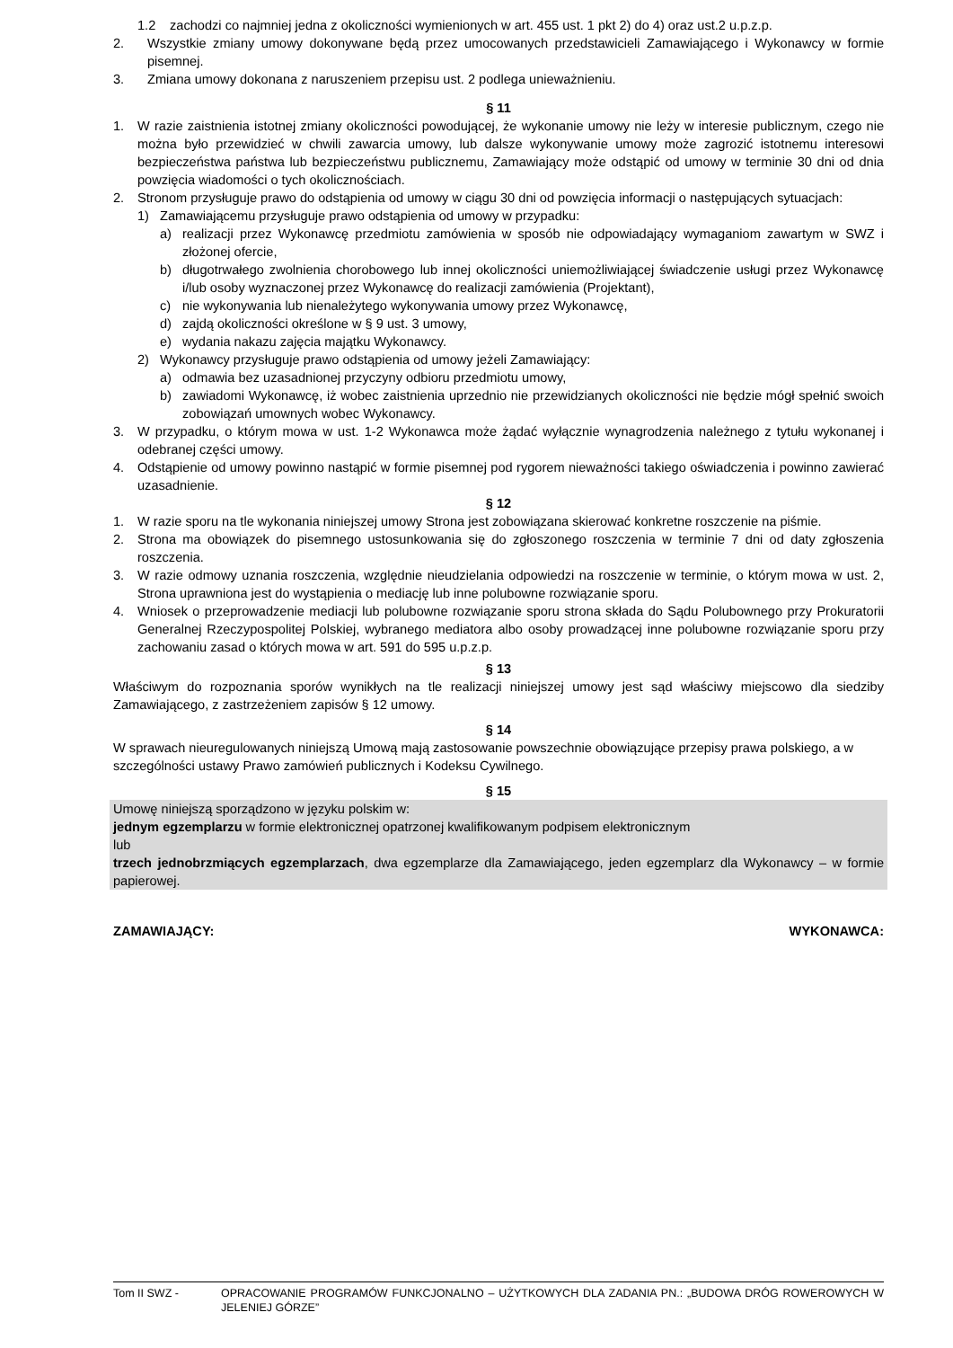1.2 zachodzi co najmniej jedna z okoliczności wymienionych w art. 455 ust. 1 pkt 2) do 4) oraz ust.2 u.p.z.p.
2. Wszystkie zmiany umowy dokonywane będą przez umocowanych przedstawicieli Zamawiającego i Wykonawcy w formie pisemnej.
3. Zmiana umowy dokonana z naruszeniem przepisu ust. 2 podlega unieważnieniu.
§ 11
1. W razie zaistnienia istotnej zmiany okoliczności powodującej, że wykonanie umowy nie leży w interesie publicznym, czego nie można było przewidzieć w chwili zawarcia umowy, lub dalsze wykonywanie umowy może zagrozić istotnemu interesowi bezpieczeństwa państwa lub bezpieczeństwu publicznemu, Zamawiający może odstąpić od umowy w terminie 30 dni od dnia powzięcia wiadomości o tych okolicznościach.
2. Stronom przysługuje prawo do odstąpienia od umowy w ciągu 30 dni od powzięcia informacji o następujących sytuacjach:
1) Zamawiającemu przysługuje prawo odstąpienia od umowy w przypadku:
a) realizacji przez Wykonawcę przedmiotu zamówienia w sposób nie odpowiadający wymaganiom zawartym w SWZ i złożonej ofercie,
b) długotrwałego zwolnienia chorobowego lub innej okoliczności uniemożliwiającej świadczenie usługi przez Wykonawcę i/lub osoby wyznaczonej przez Wykonawcę do realizacji zamówienia (Projektant),
c) nie wykonywania lub nienależytego wykonywania umowy przez Wykonawcę,
d) zajdą okoliczności określone w § 9 ust. 3 umowy,
e) wydania nakazu zajęcia majątku Wykonawcy.
2) Wykonawcy przysługuje prawo odstąpienia od umowy jeżeli Zamawiający:
a) odmawia bez uzasadnionej przyczyny odbioru przedmiotu umowy,
b) zawiadomi Wykonawcę, iż wobec zaistnienia uprzednio nie przewidzianych okoliczności nie będzie mógł spełnić swoich zobowiązań umownych wobec Wykonawcy.
3. W przypadku, o którym mowa w ust. 1-2 Wykonawca może żądać wyłącznie wynagrodzenia należnego z tytułu wykonanej i odebranej części umowy.
4. Odstąpienie od umowy powinno nastąpić w formie pisemnej pod rygorem nieważności takiego oświadczenia i powinno zawierać uzasadnienie.
§ 12
1. W razie sporu na tle wykonania niniejszej umowy Strona jest zobowiązana skierować konkretne roszczenie na piśmie.
2. Strona ma obowiązek do pisemnego ustosunkowania się do zgłoszonego roszczenia w terminie 7 dni od daty zgłoszenia roszczenia.
3. W razie odmowy uznania roszczenia, względnie nieudzielania odpowiedzi na roszczenie w terminie, o którym mowa w ust. 2, Strona uprawniona jest do wystąpienia o mediację lub inne polubowne rozwiązanie sporu.
4. Wniosek o przeprowadzenie mediacji lub polubowne rozwiązanie sporu strona składa do Sądu Polubownego przy Prokuratorii Generalnej Rzeczypospolitej Polskiej, wybranego mediatora albo osoby prowadzącej inne polubowne rozwiązanie sporu przy zachowaniu zasad o których mowa w art. 591 do 595 u.p.z.p.
§ 13
Właściwym do rozpoznania sporów wynikłych na tle realizacji niniejszej umowy jest sąd właściwy miejscowo dla siedziby Zamawiającego, z zastrzeżeniem zapisów § 12 umowy.
§ 14
W sprawach nieuregulowanych niniejszą Umową mają zastosowanie powszechnie obowiązujące przepisy prawa polskiego, a w szczególności ustawy Prawo zamówień publicznych i Kodeksu Cywilnego.
§ 15
Umowę niniejszą sporządzono w języku polskim w:
jednym egzemplarzu w formie elektronicznej opatrzonej kwalifikowanym podpisem elektronicznym
lub
trzech jednobrzmiących egzemplarzach, dwa egzemplarze dla Zamawiającego, jeden egzemplarz dla Wykonawcy – w formie papierowej.
ZAMAWIAJĄCY: WYKONAWCA:
Tom II SWZ - OPRACOWANIE PROGRAMÓW FUNKCJONALNO – UŻYTKOWYCH DLA ZADANIA PN.: „BUDOWA DRÓG ROWEROWYCH W JELENIEJ GÓRZE”